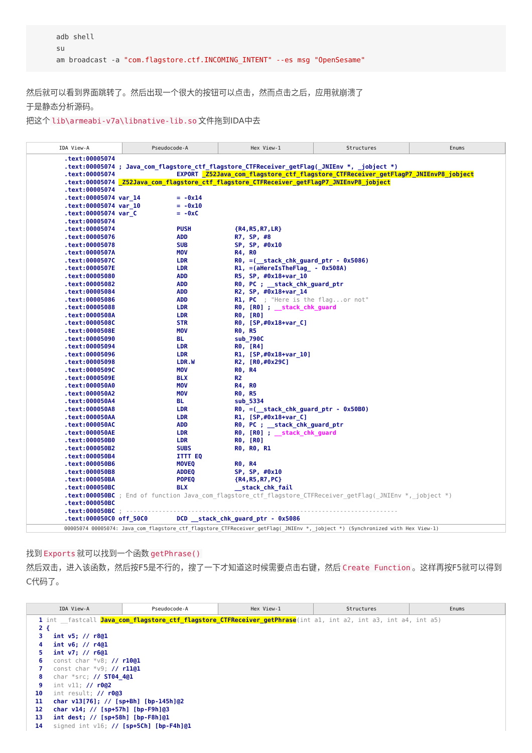adb shell
su
am broadcast -a "com.flagstore.ctf.INCOMING_INTENT" --es msg "OpenSesame"
然后就可以看到界面跳转了。然后出现一个很大的按钮可以点击，然而点击之后，应用就崩溃了
于是静态分析源码。
把这个 lib\armeabi-v7a\libnative-lib.so 文件拖到IDA中去
IDA View-A Pseudocode-A Hex View-1 Structures Enums
.text:00005074
.text:00005074 ; Java_com_flagstore_ctf_flagstore_CTFReceiver_getFlag(_JNIEnv *, _jobject *)
.text:00005074                 EXPORT _Z52Java_com_flagstore_ctf_flagstore_CTFReceiver_getFlagP7_JNIEnvP8_jobject
.text:00005074 _Z52Java_com_flagstore_ctf_flagstore_CTFReceiver_getFlagP7_JNIEnvP8_jobject
.text:00005074
.text:00005074 var_14          = -0x14
.text:00005074 var_10          = -0x10
.text:00005074 var_C           = -0xC
.text:00005074
.text:00005074                 PUSH            {R4,R5,R7,LR}
.text:00005076                 ADD             R7, SP, #8
.text:00005078                 SUB             SP, SP, #0x10
.text:0000507A                 MOV             R4, R0
.text:0000507C                 LDR             R0, =(__stack_chk_guard_ptr - 0x5086)
.text:0000507E                 LDR             R1, =(aHereIsTheFlag_ - 0x508A)
.text:00005080                 ADD             R5, SP, #0x18+var_10
.text:00005082                 ADD             R0, PC ; __stack_chk_guard_ptr
.text:00005084                 ADD             R2, SP, #0x18+var_14
.text:00005086                 ADD             R1, PC  ; "Here is the flag...or not"
.text:00005088                 LDR             R0, [R0] ; __stack_chk_guard
.text:0000508A                 LDR             R0, [R0]
.text:0000508C                 STR             R0, [SP,#0x18+var_C]
.text:0000508E                 MOV             R0, R5
.text:00005090                 BL              sub_790C
.text:00005094                 LDR             R0, [R4]
.text:00005096                 LDR             R1, [SP,#0x18+var_10]
.text:00005098                 LDR.W           R2, [R0,#0x29C]
.text:0000509C                 MOV             R0, R4
.text:0000509E                 BLX             R2
.text:000050A0                 MOV             R4, R0
.text:000050A2                 MOV             R0, R5
.text:000050A4                 BL              sub_5334
.text:000050A8                 LDR             R0, =(__stack_chk_guard_ptr - 0x50B0)
.text:000050AA                 LDR             R1, [SP,#0x18+var_C]
.text:000050AC                 ADD             R0, PC ; __stack_chk_guard_ptr
.text:000050AE                 LDR             R0, [R0] ; __stack_chk_guard
.text:000050B0                 LDR             R0, [R0]
.text:000050B2                 SUBS            R0, R0, R1
.text:000050B4                 ITTT EQ
.text:000050B6                 MOVEQ           R0, R4
.text:000050B8                 ADDEQ           SP, SP, #0x10
.text:000050BA                 POPEQ           {R4,R5,R7,PC}
.text:000050BC                 BLX             __stack_chk_fail
.text:000050BC ; End of function Java_com_flagstore_ctf_flagstore_CTFReceiver_getFlag(_JNIEnv *,_jobject *)
.text:000050BC
.text:000050BC ; ---------------------------------------------------------------------------
.text:000050C0 off_50C0        DCD __stack_chk_guard_ptr - 0x5086
00005074 00005074: Java_com_flagstore_ctf_flagstore_CTFReceiver_getFlag(_JNIEnv *,_jobject *) (Synchronized with Hex View-1)
找到 Exports 就可以找到一个函数 getPhrase()
然后双击，进入该函数，然后按F5是不行的，搜了一下才知道这时候需要点击右键，然后 Create Function 。这样再按F5就可以得到C代码了。
IDA View-A Pseudocode-A Hex View-1 Structures Enums
  1 int __fastcall Java_com_flagstore_ctf_flagstore_CTFReceiver_getPhrase(int a1, int a2, int a3, int a4, int a5)
  2 {
  3   int v5; // r8@1
  4   int v6; // r4@1
  5   int v7; // r6@1
  6   const char *v8; // r10@1
  7   const char *v9; // r11@1
  8   char *src; // ST04_4@1
  9   int v11; // r0@2
 10   int result; // r0@3
 11   char v13[76]; // [sp+Bh] [bp-145h]@2
 12   char v14; // [sp+57h] [bp-F9h]@3
 13   int dest; // [sp+58h] [bp-F8h]@1
 14   signed int v16; // [sp+5Ch] [bp-F4h]@1